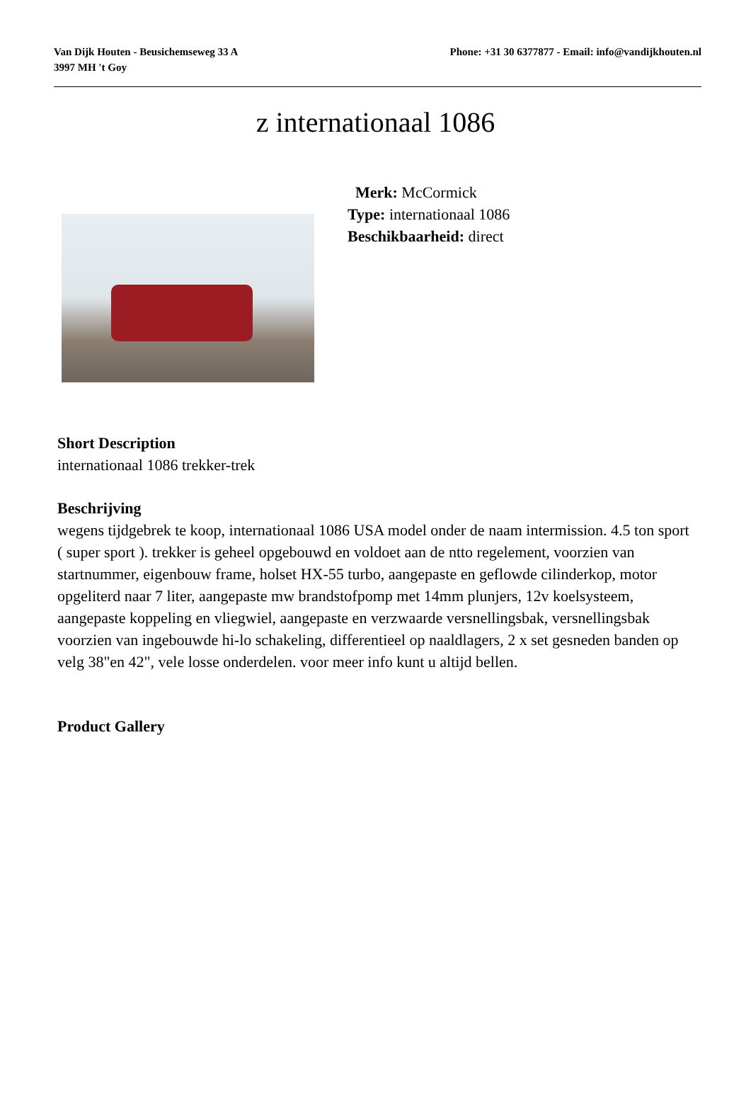Van Dijk Houten - Beusichemseweg 33 A
3997 MH 't Goy
Phone: +31 30 6377877 - Email: info@vandijkhouten.nl
z internationaal 1086
Merk: McCormick
Type: internationaal 1086
Beschikbaarheid: direct
Short Description
internationaal 1086 trekker-trek
Beschrijving
wegens tijdgebrek te koop, internationaal 1086 USA model onder de naam intermission. 4.5 ton sport ( super sport ). trekker is geheel opgebouwd en voldoet aan de ntto regelement, voorzien van startnummer, eigenbouw frame, holset HX-55 turbo, aangepaste en geflowde cilinderkop, motor opgeliterd naar 7 liter, aangepaste mw brandstofpomp met 14mm plunjers, 12v koelsysteem, aangepaste koppeling en vliegwiel, aangepaste en verzwaarde versnellingsbak, versnellingsbak voorzien van ingebouwde hi-lo schakeling, differentieel op naaldlagers, 2 x set gesneden banden op velg 38"en 42", vele losse onderdelen. voor meer info kunt u altijd bellen.
Product Gallery